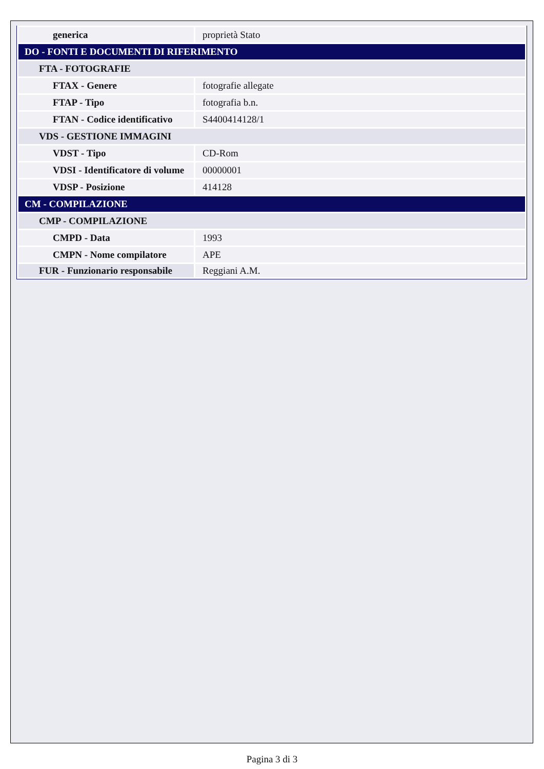| generica | proprietà Stato |
| DO - FONTI E DOCUMENTI DI RIFERIMENTO | |
| FTA - FOTOGRAFIE | |
| FTAX - Genere | fotografie allegate |
| FTAP - Tipo | fotografia b.n. |
| FTAN - Codice identificativo | S4400414128/1 |
| VDS - GESTIONE IMMAGINI | |
| VDST - Tipo | CD-Rom |
| VDSI - Identificatore di volume | 00000001 |
| VDSP - Posizione | 414128 |
| CM - COMPILAZIONE | |
| CMP - COMPILAZIONE | |
| CMPD - Data | 1993 |
| CMPN - Nome compilatore | APE |
| FUR - Funzionario responsabile | Reggiani A.M. |
Pagina 3 di 3